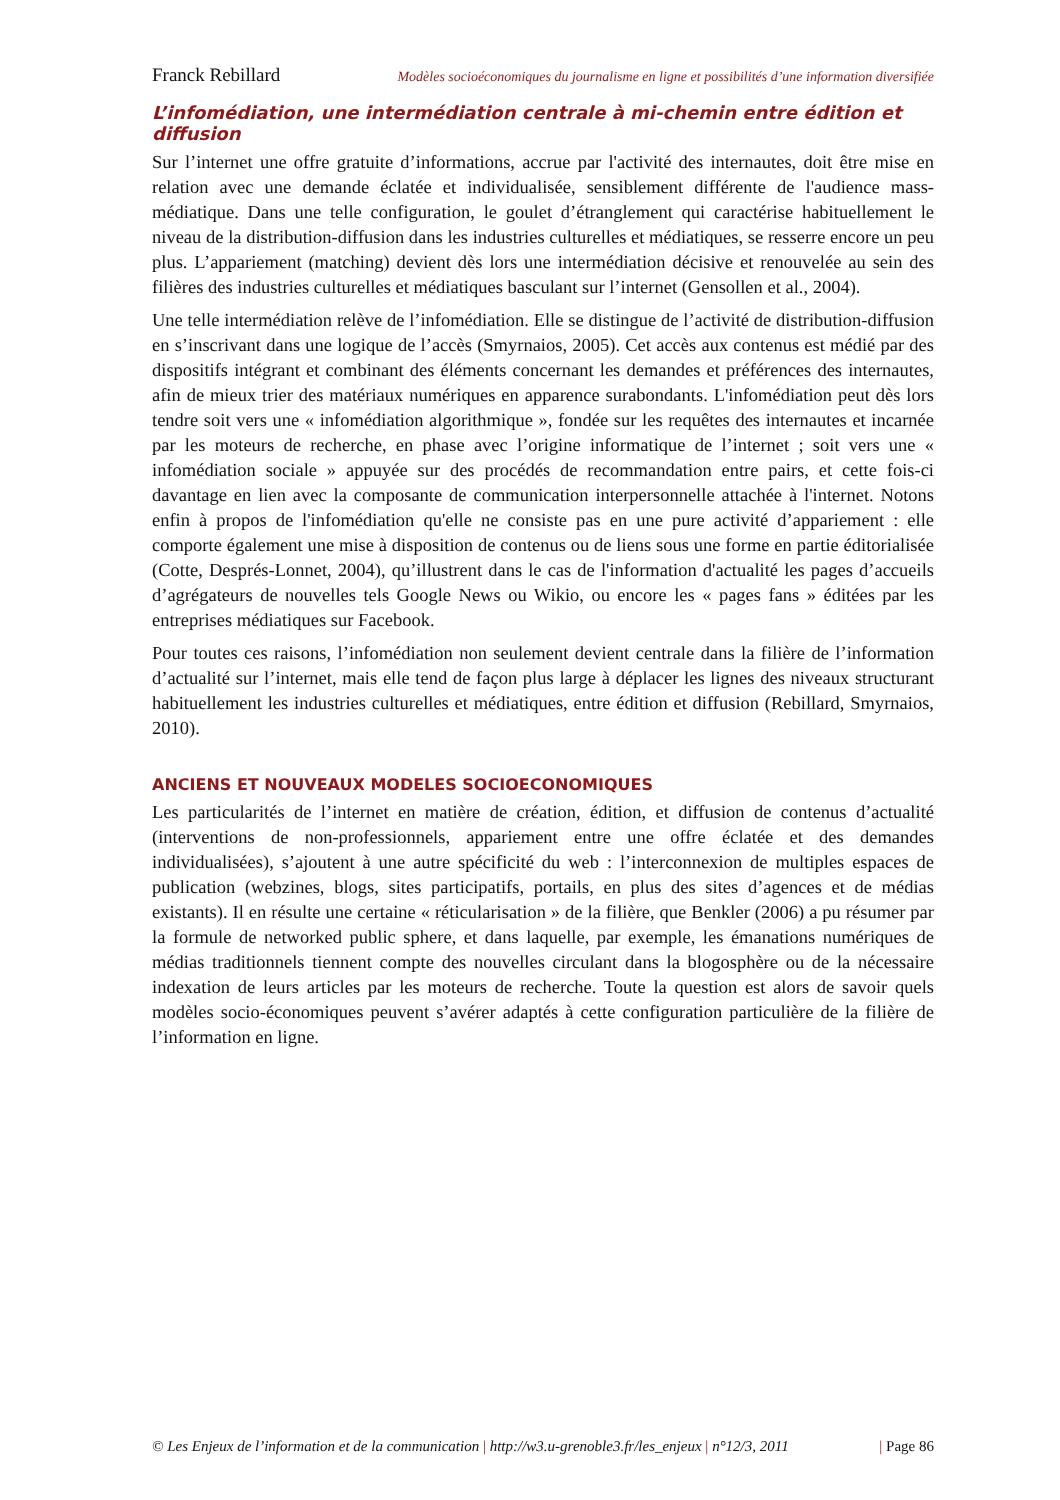Franck Rebillard Modèles socioéconomiques du journalisme en ligne et possibilités d’une information diversifiée
L’infomédiation, une intermédiation centrale à mi-chemin entre édition et diffusion
Sur l’internet une offre gratuite d’informations, accrue par l'activité des internautes, doit être mise en relation avec une demande éclatée et individualisée, sensiblement différente de l'audience mass-médiatique. Dans une telle configuration, le goulet d’étranglement qui caractérise habituellement le niveau de la distribution-diffusion dans les industries culturelles et médiatiques, se resserre encore un peu plus. L’appariement (matching) devient dès lors une intermédiation décisive et renouvelée au sein des filières des industries culturelles et médiatiques basculant sur l’internet (Gensollen et al., 2004).
Une telle intermédiation relève de l’infomédiation. Elle se distingue de l’activité de distribution-diffusion en s’inscrivant dans une logique de l’accès (Smyrnaios, 2005). Cet accès aux contenus est médié par des dispositifs intégrant et combinant des éléments concernant les demandes et préférences des internautes, afin de mieux trier des matériaux numériques en apparence surabondants. L'infomédiation peut dès lors tendre soit vers une « infomédiation algorithmique », fondée sur les requêtes des internautes et incarnée par les moteurs de recherche, en phase avec l’origine informatique de l’internet ; soit vers une « infomédiation sociale » appuyée sur des procédés de recommandation entre pairs, et cette fois-ci davantage en lien avec la composante de communication interpersonnelle attachée à l'internet. Notons enfin à propos de l'infomédiation qu'elle ne consiste pas en une pure activité d’appariement : elle comporte également une mise à disposition de contenus ou de liens sous une forme en partie éditorialisée (Cotte, Després-Lonnet, 2004), qu’illustrent dans le cas de l'information d'actualité les pages d’accueils d’agrégateurs de nouvelles tels Google News ou Wikio, ou encore les « pages fans » éditées par les entreprises médiatiques sur Facebook.
Pour toutes ces raisons, l’infomédiation non seulement devient centrale dans la filière de l’information d’actualité sur l’internet, mais elle tend de façon plus large à déplacer les lignes des niveaux structurant habituellement les industries culturelles et médiatiques, entre édition et diffusion (Rebillard, Smyrnaios, 2010).
ANCIENS ET NOUVEAUX MODELES SOCIOECONOMIQUES
Les particularités de l’internet en matière de création, édition, et diffusion de contenus d’actualité (interventions de non-professionnels, appariement entre une offre éclatée et des demandes individualisées), s’ajoutent à une autre spécificité du web : l’interconnexion de multiples espaces de publication (webzines, blogs, sites participatifs, portails, en plus des sites d’agences et de médias existants). Il en résulte une certaine « réticularisation » de la filière, que Benkler (2006) a pu résumer par la formule de networked public sphere, et dans laquelle, par exemple, les émanations numériques de médias traditionnels tiennent compte des nouvelles circulant dans la blogosphère ou de la nécessaire indexation de leurs articles par les moteurs de recherche. Toute la question est alors de savoir quels modèles socio-économiques peuvent s’avérer adaptés à cette configuration particulière de la filière de l’information en ligne.
© Les Enjeux de l’information et de la communication | http://w3.u-grenoble3.fr/les_enjeux | n°12/3, 2011 | Page 86